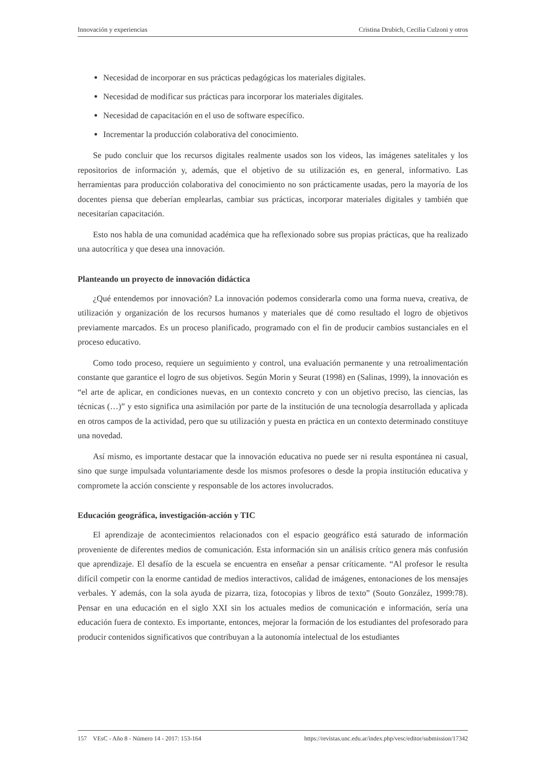Innovación y experiencias Cristina Drubich, Cecilia Culzoni y otros
Necesidad de incorporar en sus prácticas pedagógicas los materiales digitales.
Necesidad de modificar sus prácticas para incorporar los materiales digitales.
Necesidad de capacitación en el uso de software específico.
Incrementar la producción colaborativa del conocimiento.
Se pudo concluir que los recursos digitales realmente usados son los videos, las imágenes satelitales y los repositorios de información y, además, que el objetivo de su utilización es, en general, informativo. Las herramientas para producción colaborativa del conocimiento no son prácticamente usadas, pero la mayoría de los docentes piensa que deberían emplearlas, cambiar sus prácticas, incorporar materiales digitales y también que necesitarían capacitación.
Esto nos habla de una comunidad académica que ha reflexionado sobre sus propias prácticas, que ha realizado una autocrítica y que desea una innovación.
Planteando un proyecto de innovación didáctica
¿Qué entendemos por innovación? La innovación podemos considerarla como una forma nueva, creativa, de utilización y organización de los recursos humanos y materiales que dé como resultado el logro de objetivos previamente marcados. Es un proceso planificado, programado con el fin de producir cambios sustanciales en el proceso educativo.
Como todo proceso, requiere un seguimiento y control, una evaluación permanente y una retroalimentación constante que garantice el logro de sus objetivos. Según Morin y Seurat (1998) en (Salinas, 1999), la innovación es “el arte de aplicar, en condiciones nuevas, en un contexto concreto y con un objetivo preciso, las ciencias, las técnicas (…)” y esto significa una asimilación por parte de la institución de una tecnología desarrollada y aplicada en otros campos de la actividad, pero que su utilización y puesta en práctica en un contexto determinado constituye una novedad.
Así mismo, es importante destacar que la innovación educativa no puede ser ni resulta espontánea ni casual, sino que surge impulsada voluntariamente desde los mismos profesores o desde la propia institución educativa y compromete la acción consciente y responsable de los actores involucrados.
Educación geográfica, investigación-acción y TIC
El aprendizaje de acontecimientos relacionados con el espacio geográfico está saturado de información proveniente de diferentes medios de comunicación. Esta información sin un análisis crítico genera más confusión que aprendizaje. El desafío de la escuela se encuentra en enseñar a pensar críticamente. “Al profesor le resulta difícil competir con la enorme cantidad de medios interactivos, calidad de imágenes, entonaciones de los mensajes verbales. Y además, con la sola ayuda de pizarra, tiza, fotocopias y libros de texto” (Souto González, 1999:78). Pensar en una educación en el siglo XXI sin los actuales medios de comunicación e información, sería una educación fuera de contexto. Es importante, entonces, mejorar la formación de los estudiantes del profesorado para producir contenidos significativos que contribuyan a la autonomía intelectual de los estudiantes
157 VEsC - Año 8 - Número 14 - 2017: 153-164 https://revistas.unc.edu.ar/index.php/vesc/editor/submission/17342